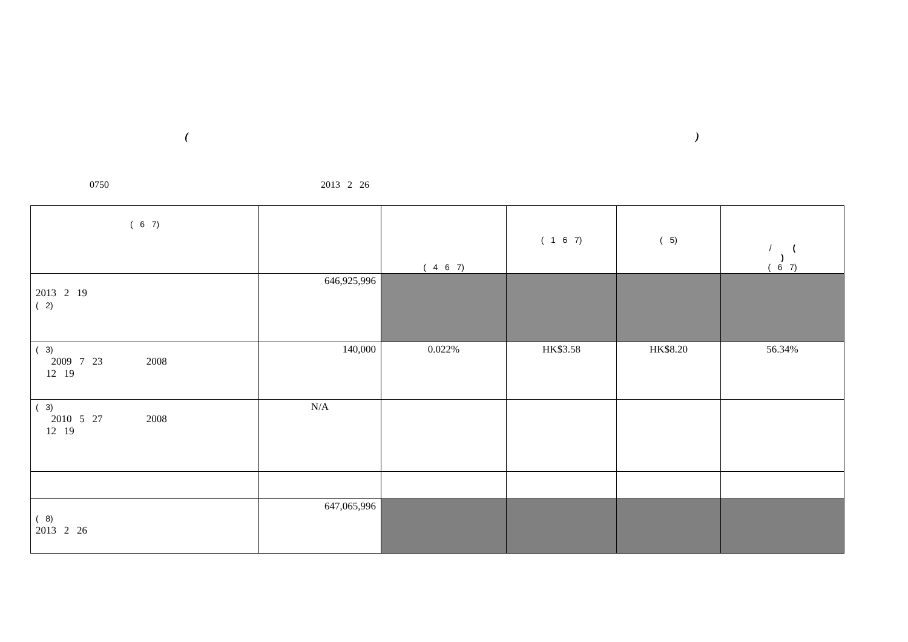()
0750 2013 2 26
| ( 6 7) | | ( 4 6 7) | ( 1 6 7) | ( 5) | / ( ) ( 6 7) |
| 2013 2 19 ( 2) | 646,925,996 | | | | |
| ( 3) 2009 7 23 2008 12 19 | 140,000 | 0.022% | HK$3.58 | HK$8.20 | 56.34% |
| ( 3) 2010 5 27 2008 12 19 | N/A | | | | |
| ( 8) 2013 2 26 | 647,065,996 | | | | |